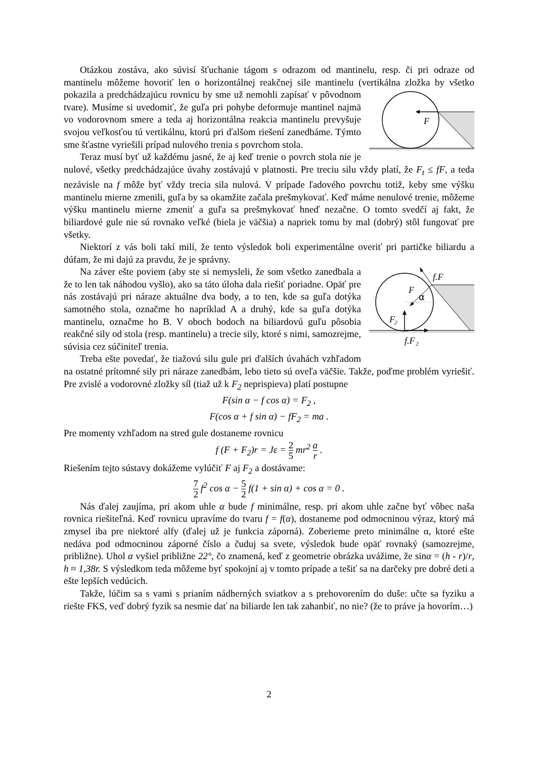Otázkou zostáva, ako súvisí šťuchanie tágom s odrazom od mantinelu, resp. či pri odraze od mantinelu môžeme hovoriť len o horizontálnej reakčnej sile mantinelu (vertikálna zložka
F
by všetko pokazila a predchádzajúcu rovnicu by sme už nemohli zapísať v pôvodnom tvare). Musíme si uvedomiť, že guľa pri pohybe deformuje mantinel najmä vo vodorovnom smere a teda aj horizontálna reakcia mantinelu prevyšuje svojou veľkosťou tú vertikálnu, ktorú pri ďalšom riešení zanedbáme. Týmto sme šťastne vyriešili prípad nulového trenia s povrchom stola.
Teraz musí byť už každému jasné, že aj keď trenie o povrch stola nie je nulové, všetky predchádzajúce úvahy zostávajú v platnosti. Pre treciu silu vždy platí, že F<sub>t</sub> ≤ fF, a teda nezávisle na f môže byť vždy trecia sila nulová. V prípade ľadového povrchu totiž, keby sme výšku mantinelu mierne zmenili, guľa by sa okamžite začala prešmykovať. Keď máme nenulové trenie, môžeme výšku mantinelu mierne zmeniť a guľa sa prešmykovať hneď nezačne. O tomto svedčí aj fakt, že biliardové gule nie sú rovnako veľké (biela je väčšia) a napriek tomu by mal (dobrý) stôl fungovať pre všetky.
Niektorí z vás boli takí milí, že tento výsledok boli experimentálne overiť pri partičke biliardu a dúfam, že mi dajú za pravdu, že je správny.
f.F
F
F
2
f.F
2
α
Na záver ešte poviem (aby ste si nemysleli, že som všetko zanedbala a že to len tak náhodou vyšlo), ako sa táto úloha dala riešiť poriadne. Opäť pre nás zostávajú pri náraze aktuálne dva body, a to ten, kde sa guľa dotýka samotného stola, označme ho napríklad A a druhý, kde sa guľa dotýka mantinelu, označme ho B. V oboch bodoch na biliardovú guľu pôsobia reakčné sily od stola (resp. mantinelu) a trecie sily, ktoré s nimi, samozrejme, súvisia cez súčiniteľ trenia.
Treba ešte povedať, že tiažovú silu gule pri ďalších úvahách vzhľadom na ostatné prítomné sily pri náraze zanedbám, lebo tieto sú oveľa väčšie. Takže, poďme problém vyriešiť. Pre zvislé a vodorovné zložky síl (tiaž už k F<sub>2</sub> neprispieva) platí postupne
F(sin α − f cos α) = F<sub>2</sub> ,
F(cos α + f sin α) − fF<sub>2</sub> = ma .
Pre momenty vzhľadom na stred gule dostaneme rovnicu
f (F + F<sub>2</sub>)r = Jε = 2 5 mr<sup>2</sup> a r .
Riešením tejto sústavy dokážeme vylúčiť F aj F<sub>2</sub> a dostávame:
7 2 f<sup>2</sup> cos α − 5 2 f(1 + sin α) + cos α = 0 .
Nás ďalej zaujíma, pri akom uhle α bude f minimálne, resp. pri akom uhle začne byť vôbec naša rovnica riešiteľná. Keď rovnicu upravíme do tvaru f = f(α), dostaneme pod odmocninou výraz, ktorý má zmysel iba pre niektoré alfy (ďalej už je funkcia záporná). Zoberieme preto minimálne α, ktoré ešte nedáva pod odmocninou záporné číslo a čuduj sa svete, výsledok bude opäť rovnaký (samozrejme, približne). Uhol α vyšiel približne 22°, čo znamená, keď z geometrie obrázka uvážime, že sinα = (h - r)/r, h ≈ 1,38r. S výsledkom teda môžeme byť spokojní aj v tomto prípade a tešiť sa na darčeky pre dobré deti a ešte lepších vedúcich.
Takže, lúčim sa s vami s prianím nádherných sviatkov a s prehovorením do duše: učte sa fyziku a riešte FKS, veď dobrý fyzik sa nesmie dať na biliarde len tak zahanbiť, no nie? (že to práve ja hovorím…)
2